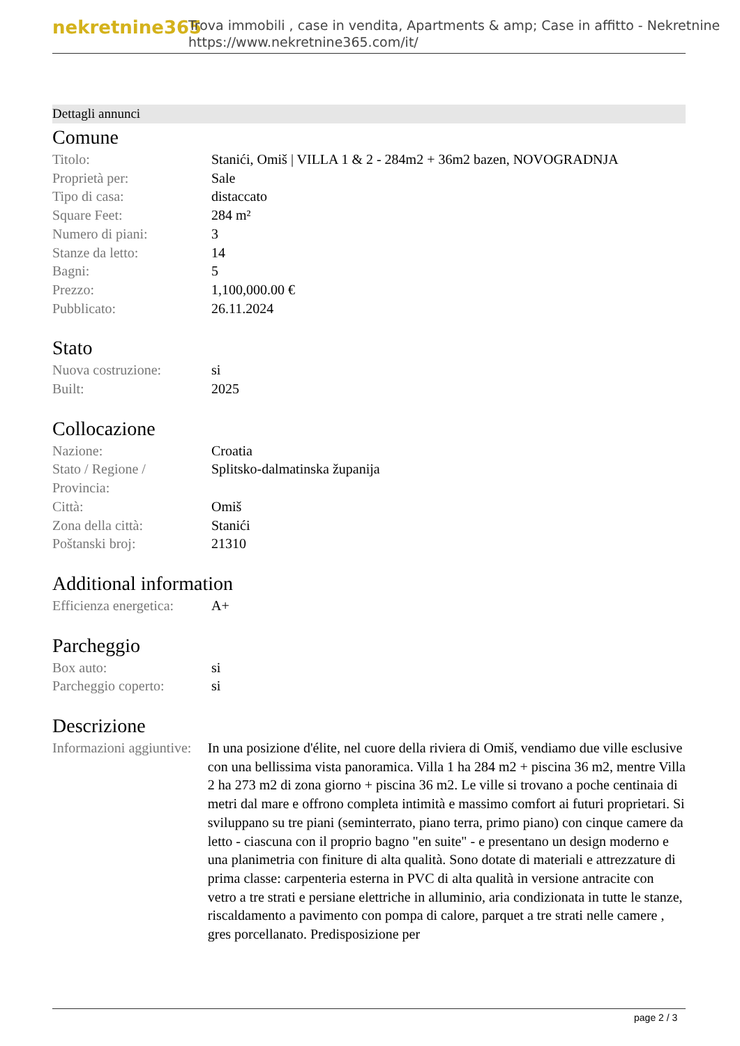nekretnine365
Trova immobili , case in vendita, Apartments & amp; Case in affitto - Nekretnine
https://www.nekretnine365.com/it/
Dettagli annunci
Comune
| Titolo: | Stanići, Omiš / VILLA 1 & 2 - 284m2 + 36m2 bazen, NOVOGRADNJA |
| Proprietà per: | Sale |
| Tipo di casa: | distaccato |
| Square Feet: | 284 m² |
| Numero di piani: | 3 |
| Stanze da letto: | 14 |
| Bagni: | 5 |
| Prezzo: | 1,100,000.00 € |
| Pubblicato: | 26.11.2024 |
Stato
| Nuova costruzione: | si |
| Built: | 2025 |
Collocazione
| Nazione: | Croatia |
| Stato / Regione / Provincia: | Splitsko-dalmatinska županija |
| Città: | Omiš |
| Zona della città: | Stanići |
| Poštanski broj: | 21310 |
Additional information
| Efficienza energetica: | A+ |
Parcheggio
| Box auto: | si |
| Parcheggio coperto: | si |
Descrizione
| Informazioni aggiuntive: | In una posizione d'élite, nel cuore della riviera di Omiš, vendiamo due ville esclusive con una bellissima vista panoramica. Villa 1 ha 284 m2 + piscina 36 m2, mentre Villa 2 ha 273 m2 di zona giorno + piscina 36 m2. Le ville si trovano a poche centinaia di metri dal mare e offrono completa intimità e massimo comfort ai futuri proprietari. Si sviluppano su tre piani (seminterrato, piano terra, primo piano) con cinque camere da letto - ciascuna con il proprio bagno "en suite" - e presentano un design moderno e una planimetria con finiture di alta qualità. Sono dotate di materiali e attrezzature di prima classe: carpenteria esterna in PVC di alta qualità in versione antracite con vetro a tre strati e persiane elettriche in alluminio, aria condizionata in tutte le stanze, riscaldamento a pavimento con pompa di calore, parquet a tre strati nelle camere , gres porcellanato. Predisposizione per |
page 2 / 3